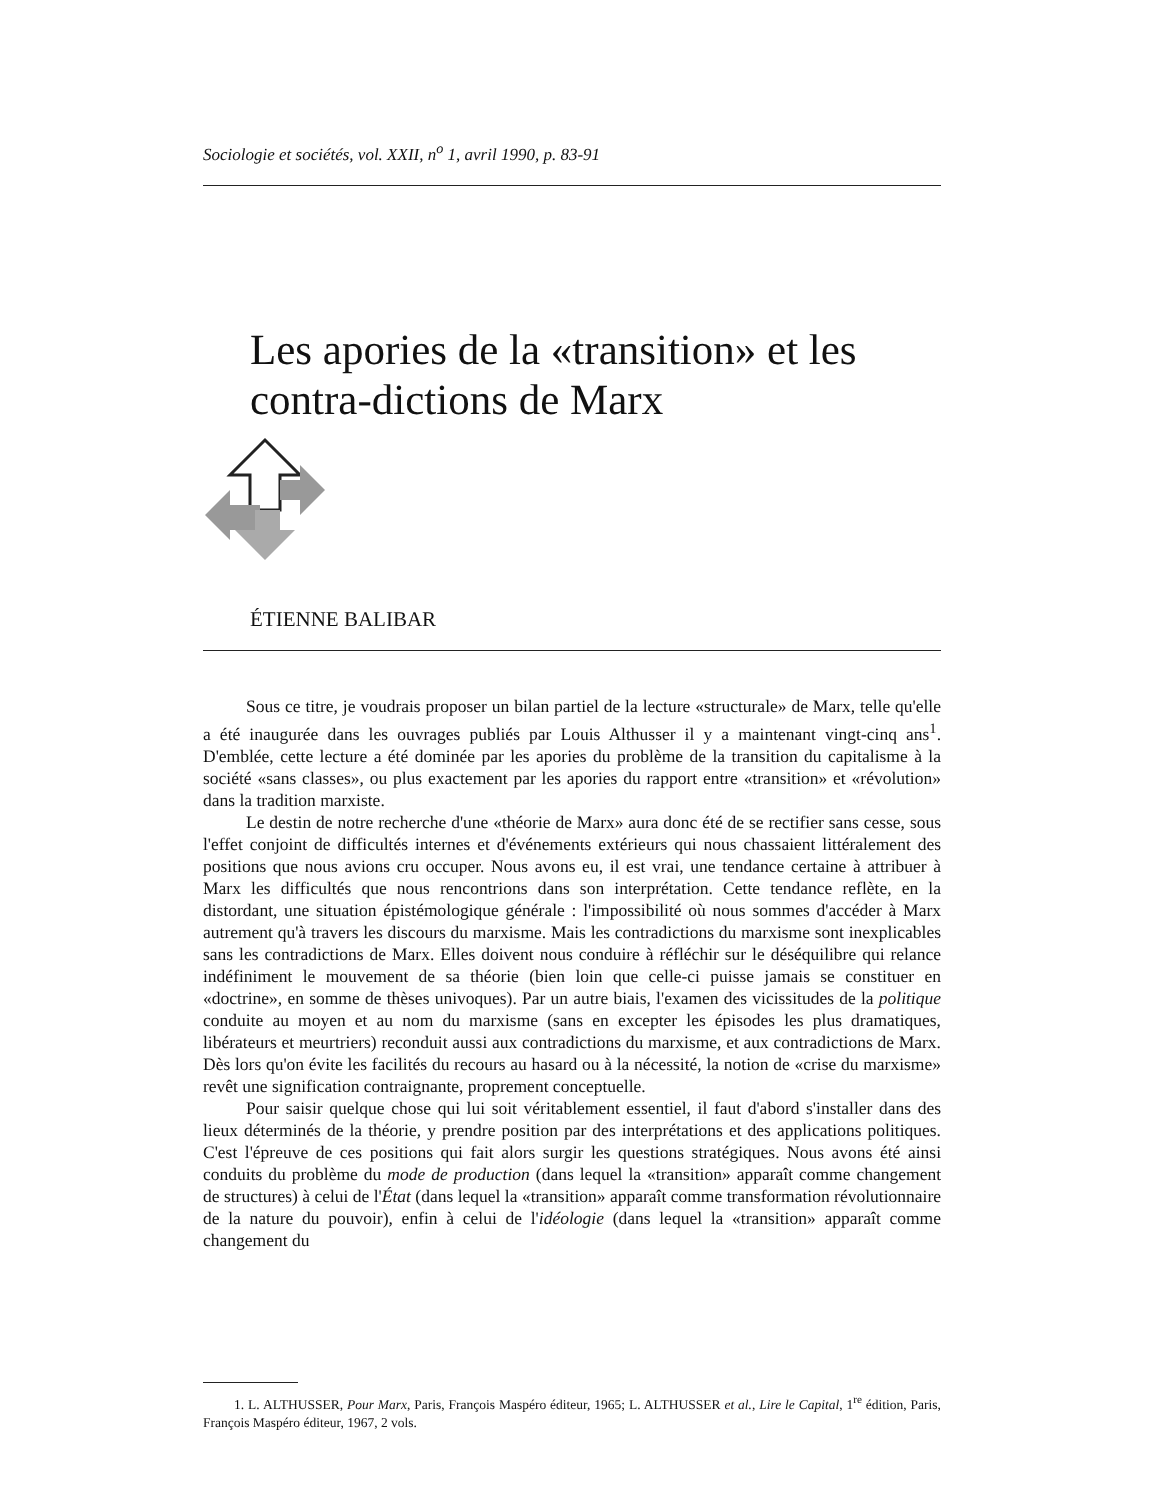Sociologie et sociétés, vol. XXII, n<sup>o</sup> 1, avril 1990, p. 83-91
Les apories de la «transition» et les contra-dictions de Marx
ÉTIENNE BALIBAR
Sous ce titre, je voudrais proposer un bilan partiel de la lecture «structurale» de Marx, telle qu'elle a été inaugurée dans les ouvrages publiés par Louis Althusser il y a maintenant vingt-cinq ans<sup>1</sup>. D'emblée, cette lecture a été dominée par les apories du problème de la transition du capitalisme à la société «sans classes», ou plus exactement par les apories du rapport entre «transition» et «révolution» dans la tradition marxiste.
Le destin de notre recherche d'une «théorie de Marx» aura donc été de se rectifier sans cesse, sous l'effet conjoint de difficultés internes et d'événements extérieurs qui nous chassaient littéralement des positions que nous avions cru occuper. Nous avons eu, il est vrai, une tendance certaine à attribuer à Marx les difficultés que nous rencontrions dans son interprétation. Cette tendance reflète, en la distordant, une situation épistémologique générale : l'impossibilité où nous sommes d'accéder à Marx autrement qu'à travers les discours du marxisme. Mais les contradictions du marxisme sont inexplicables sans les contradictions de Marx. Elles doivent nous conduire à réfléchir sur le déséquilibre qui relance indéfiniment le mouvement de sa théorie (bien loin que celle-ci puisse jamais se constituer en «doctrine», en somme de thèses univoques). Par un autre biais, l'examen des vicissitudes de la politique conduite au moyen et au nom du marxisme (sans en excepter les épisodes les plus dramatiques, libérateurs et meurtriers) reconduit aussi aux contradictions du marxisme, et aux contradictions de Marx. Dès lors qu'on évite les facilités du recours au hasard ou à la nécessité, la notion de «crise du marxisme» revêt une signification contraignante, proprement conceptuelle.
Pour saisir quelque chose qui lui soit véritablement essentiel, il faut d'abord s'installer dans des lieux déterminés de la théorie, y prendre position par des interprétations et des applications politiques. C'est l'épreuve de ces positions qui fait alors surgir les questions stratégiques. Nous avons été ainsi conduits du problème du mode de production (dans lequel la «transition» apparaît comme changement de structures) à celui de l'État (dans lequel la «transition» apparaît comme transformation révolutionnaire de la nature du pouvoir), enfin à celui de l'idéologie (dans lequel la «transition» apparaît comme changement du
1. L. ALTHUSSER, Pour Marx, Paris, François Maspéro éditeur, 1965; L. ALTHUSSER et al., Lire le Capital, 1<sup>re</sup> édition, Paris, François Maspéro éditeur, 1967, 2 vols.